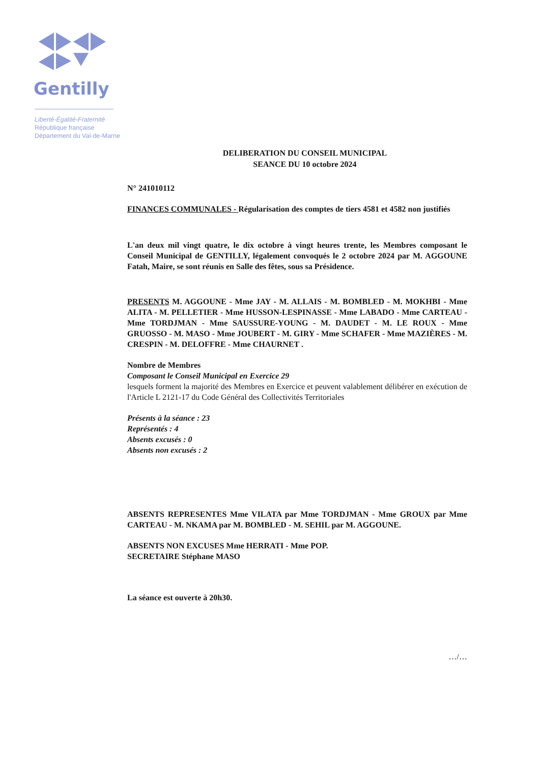Gentilly
Liberté-Égalité-Fraternité
République française
Département du Val-de-Marne
DELIBERATION DU CONSEIL MUNICIPAL
SEANCE DU 10 octobre 2024
N° 241010112
FINANCES COMMUNALES - Régularisation des comptes de tiers 4581 et 4582 non justifiés
L'an deux mil vingt quatre, le dix octobre à vingt heures trente, les Membres composant le Conseil Municipal de GENTILLY, légalement convoqués le 2 octobre 2024 par M. AGGOUNE Fatah, Maire, se sont réunis en Salle des fêtes, sous sa Présidence.
PRESENTS M. AGGOUNE - Mme JAY - M. ALLAIS - M. BOMBLED - M. MOKHBI - Mme ALITA - M. PELLETIER - Mme HUSSON-LESPINASSE - Mme LABADO - Mme CARTEAU - Mme TORDJMAN - Mme SAUSSURE-YOUNG - M. DAUDET - M. LE ROUX - Mme GRUOSSO - M. MASO - Mme JOUBERT - M. GIRY - Mme SCHAFER - Mme MAZIÈRES - M. CRESPIN - M. DELOFFRE - Mme CHAURNET .
Nombre de Membres
Composant le Conseil Municipal en Exercice 29
lesquels forment la majorité des Membres en Exercice et peuvent valablement délibérer en exécution de l'Article L 2121-17 du Code Général des Collectivités Territoriales
Présents à la séance : 23
Représentés : 4
Absents excusés : 0
Absents non excusés : 2
ABSENTS REPRESENTES Mme VILATA par Mme TORDJMAN - Mme GROUX par Mme CARTEAU - M. NKAMA par M. BOMBLED - M. SEHIL par M. AGGOUNE.
ABSENTS NON EXCUSES Mme HERRATI - Mme POP.
SECRETAIRE Stéphane MASO
La séance est ouverte à 20h30.
…/…